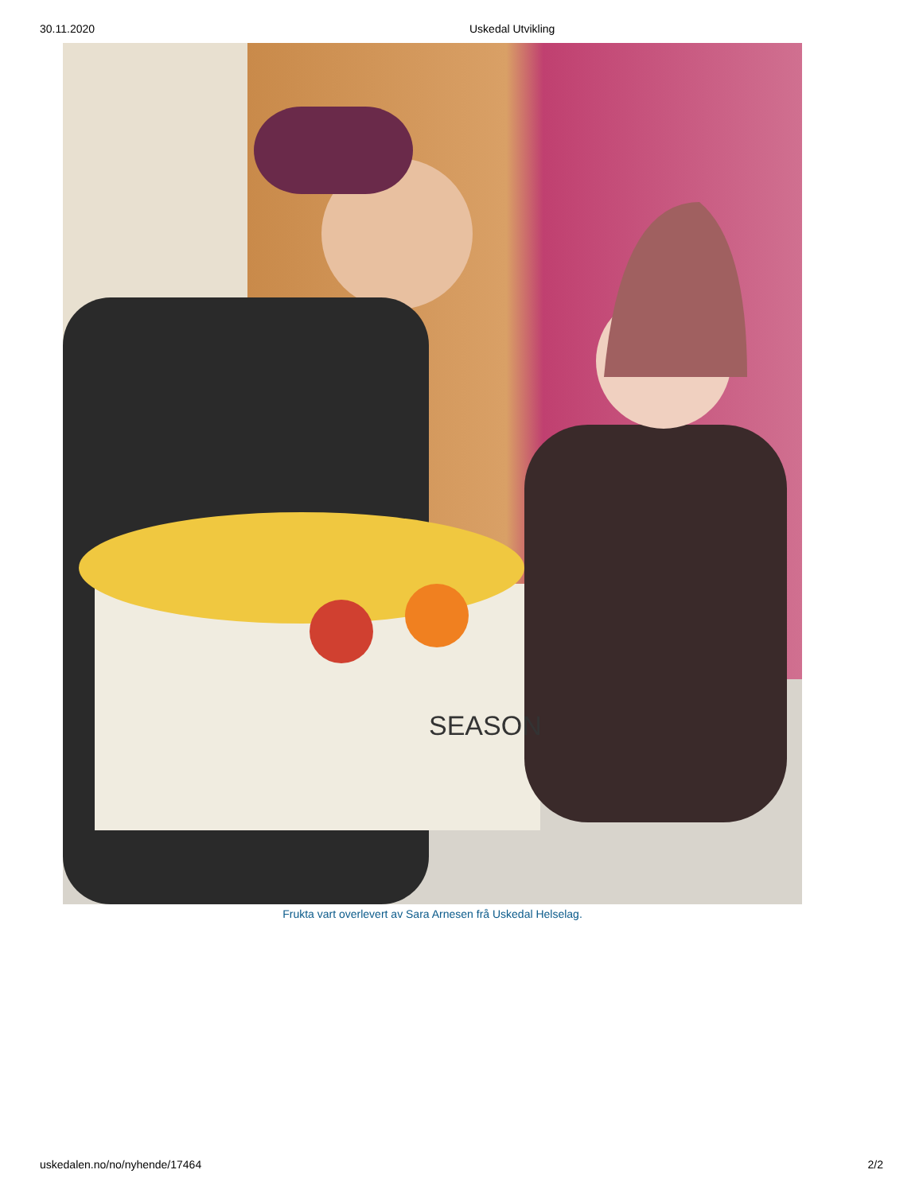30.11.2020 Uskedal Utvikling
SEASON
Frukta vart overlevert av Sara Arnesen frå Uskedal Helselag.
uskedalen.no/no/nyhende/17464 2/2